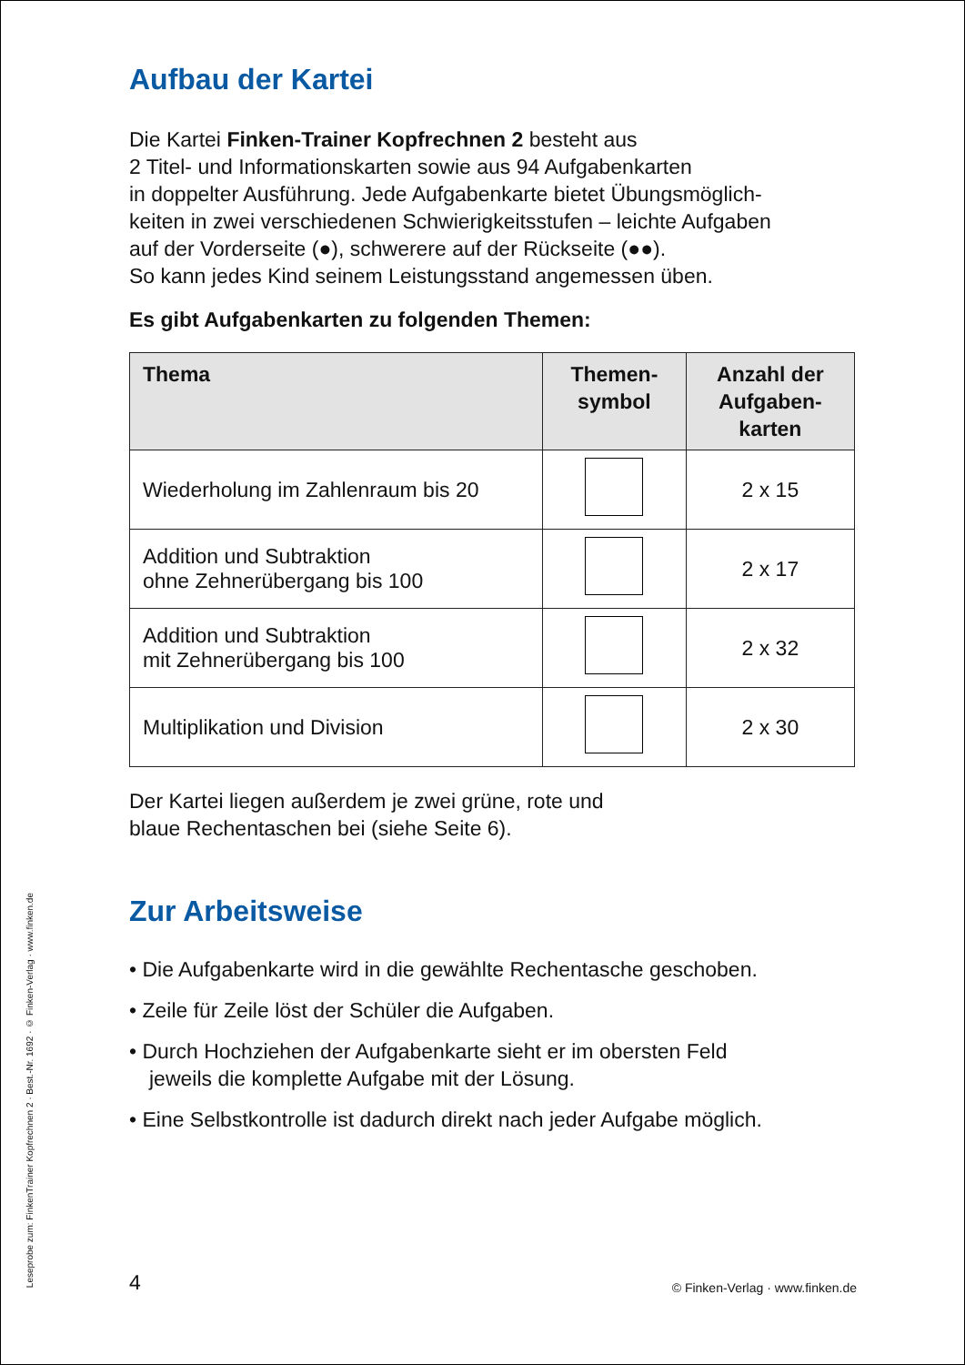Leseprobe zum: FinkenTrainer Kopfrechnen 2 · Best.-Nr. 1692 · © Finken-Verlag · www.finken.de
Aufbau der Kartei
Die Kartei Finken-Trainer Kopfrechnen 2 besteht aus
2 Titel- und Informationskarten sowie aus 94 Aufgabenkarten
in doppelter Ausführung. Jede Aufgabenkarte bietet Übungsmöglich-
keiten in zwei verschiedenen Schwierigkeitsstufen – leichte Aufgaben
auf der Vorderseite (●), schwerere auf der Rückseite (●●).
So kann jedes Kind seinem Leistungsstand angemessen üben.
Es gibt Aufgabenkarten zu folgenden Themen:
| Thema | Themen- symbol | Anzahl der Aufgaben- karten |
| --- | --- | --- |
| Wiederholung im Zahlenraum bis 20 | | 2 x 15 |
| Addition und Subtraktion ohne Zehnerübergang bis 100 | | 2 x 17 |
| Addition und Subtraktion mit Zehnerübergang bis 100 | | 2 x 32 |
| Multiplikation und Division | | 2 x 30 |
Der Kartei liegen außerdem je zwei grüne, rote und
blaue Rechentaschen bei (siehe Seite 6).
Zur Arbeitsweise
• Die Aufgabenkarte wird in die gewählte Rechentasche geschoben.
• Zeile für Zeile löst der Schüler die Aufgaben.
• Durch Hochziehen der Aufgabenkarte sieht er im obersten Feld
jeweils die komplette Aufgabe mit der Lösung.
• Eine Selbstkontrolle ist dadurch direkt nach jeder Aufgabe möglich.
4 © Finken-Verlag · www.finken.de